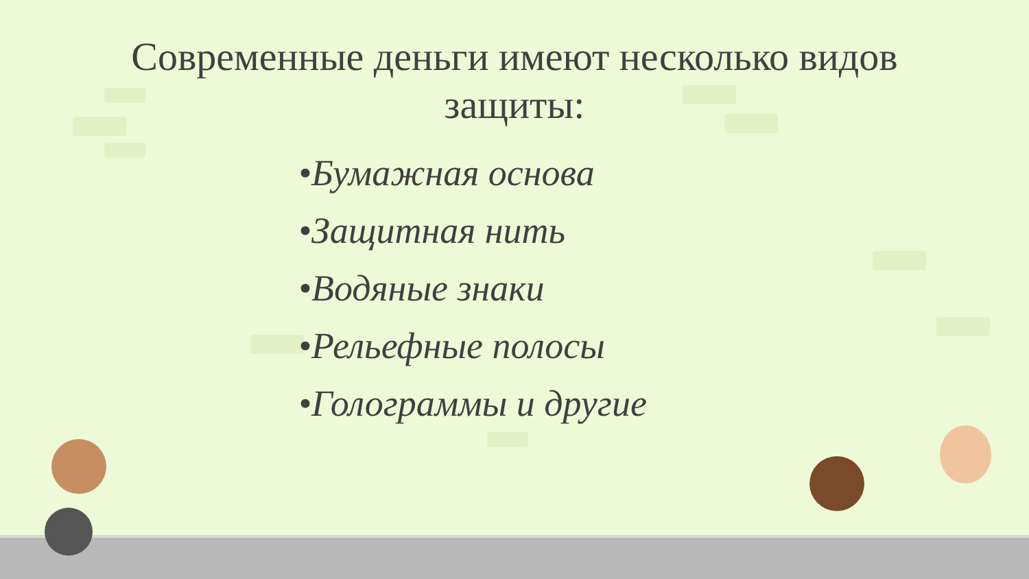Современные деньги имеют несколько видов
защиты:
•Бумажная основа
•Защитная нить
•Водяные знаки
•Рельефные полосы
•Голограммы и другие